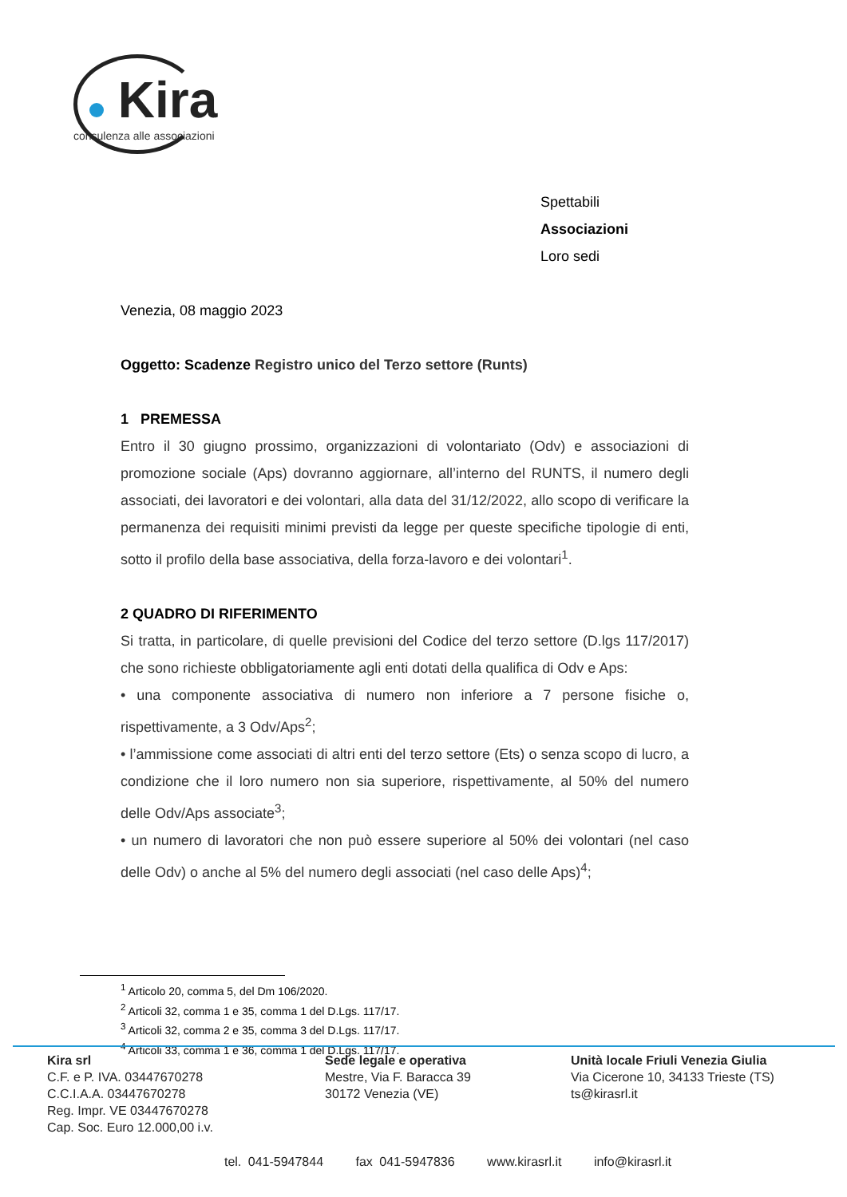Kira
consulenza alle associazioni
Spettabili
Associazioni
Loro sedi
Venezia, 08 maggio 2023
Oggetto: Scadenze Registro unico del Terzo settore (Runts)
1 PREMESSA
Entro il 30 giugno prossimo, organizzazioni di volontariato (Odv) e associazioni di promozione sociale (Aps) dovranno aggiornare, all’interno del RUNTS, il numero degli associati, dei lavoratori e dei volontari, alla data del 31/12/2022, allo scopo di verificare la permanenza dei requisiti minimi previsti da legge per queste specifiche tipologie di enti, sotto il profilo della base associativa, della forza-lavoro e dei volontari<sup>1</sup>.
2 QUADRO DI RIFERIMENTO
Si tratta, in particolare, di quelle previsioni del Codice del terzo settore (D.lgs 117/2017) che sono richieste obbligatoriamente agli enti dotati della qualifica di Odv e Aps:
• una componente associativa di numero non inferiore a 7 persone fisiche o, rispettivamente, a 3 Odv/Aps<sup>2</sup>;
• l’ammissione come associati di altri enti del terzo settore (Ets) o senza scopo di lucro, a condizione che il loro numero non sia superiore, rispettivamente, al 50% del numero delle Odv/Aps associate<sup>3</sup>;
• un numero di lavoratori che non può essere superiore al 50% dei volontari (nel caso delle Odv) o anche al 5% del numero degli associati (nel caso delle Aps)<sup>4</sup>;
<sup>1</sup> Articolo 20, comma 5, del Dm 106/2020.
<sup>2</sup> Articoli 32, comma 1 e 35, comma 1 del D.Lgs. 117/17.
<sup>3</sup> Articoli 32, comma 2 e 35, comma 3 del D.Lgs. 117/17.
<sup>4</sup> Articoli 33, comma 1 e 36, comma 1 del D.Lgs. 117/17.
Kira srl
C.F. e P. IVA. 03447670278
C.C.I.A.A. 03447670278
Reg. Impr. VE 03447670278
Cap. Soc. Euro 12.000,00 i.v.
Sede legale e operativa
Mestre, Via F. Baracca 39
30172 Venezia (VE)
Unità locale Friuli Venezia Giulia
Via Cicerone 10, 34133 Trieste (TS)
ts@kirasrl.it
tel. 041-5947844 fax 041-5947836 www.kirasrl.it info@kirasrl.it